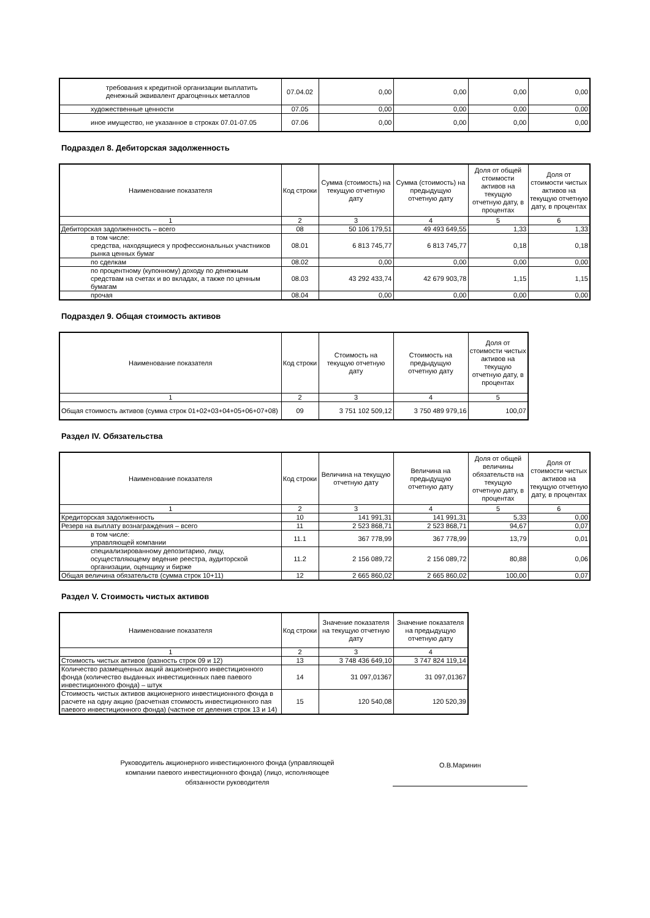| требования к кредитной организации выплатить денежный эквивалент драгоценных металлов | 07.04.02 | 0,00 | 0,00 | 0,00 | 0,00 |
| художественные ценности | 07.05 | 0,00 | 0,00 | 0,00 | 0,00 |
| иное имущество, не указанное в строках 07.01-07.05 | 07.06 | 0,00 | 0,00 | 0,00 | 0,00 |
Подраздел 8. Дебиторская задолженность
| Наименование показателя | Код строки | Сумма (стоимость) на текущую отчетную дату | Сумма (стоимость) на предыдущую отчетную дату | Доля от общей стоимости активов на текущую отчетную дату, в процентах | Доля от стоимости чистых активов на текущую отчетную дату, в процентах |
| --- | --- | --- | --- | --- | --- |
| 1 | 2 | 3 | 4 | 5 | 6 |
| Дебиторская задолженность – всего | 08 | 50 106 179,51 | 49 493 649,55 | 1,33 | 1,33 |
| в том числе: средства, находящиеся у профессиональных участников рынка ценных бумаг | 08.01 | 6 813 745,77 | 6 813 745,77 | 0,18 | 0,18 |
| по сделкам | 08.02 | 0,00 | 0,00 | 0,00 | 0,00 |
| по процентному (купонному) доходу по денежным средствам на счетах и во вкладах, а также по ценным бумагам | 08.03 | 43 292 433,74 | 42 679 903,78 | 1,15 | 1,15 |
| прочая | 08.04 | 0,00 | 0,00 | 0,00 | 0,00 |
Подраздел 9. Общая стоимость активов
| Наименование показателя | Код строки | Стоимость на текущую отчетную дату | Стоимость на предыдущую отчетную дату | Доля от стоимости чистых активов на текущую отчетную дату, в процентах |
| --- | --- | --- | --- | --- |
| 1 | 2 | 3 | 4 | 5 |
| Общая стоимость активов (сумма строк 01+02+03+04+05+06+07+08) | 09 | 3 751 102 509,12 | 3 750 489 979,16 | 100,07 |
Раздел IV. Обязательства
| Наименование показателя | Код строки | Величина на текущую отчетную дату | Величина на предыдущую отчетную дату | Доля от общей величины обязательств на текущую отчетную дату, в процентах | Доля от стоимости чистых активов на текущую отчетную дату, в процентах |
| --- | --- | --- | --- | --- | --- |
| 1 | 2 | 3 | 4 | 5 | 6 |
| Кредиторская задолженность | 10 | 141 991,31 | 141 991,31 | 5,33 | 0,00 |
| Резерв на выплату вознаграждения – всего | 11 | 2 523 868,71 | 2 523 868,71 | 94,67 | 0,07 |
| в том числе: управляющей компании | 11.1 | 367 778,99 | 367 778,99 | 13,79 | 0,01 |
| специализированному депозитарию, лицу, осуществляющему ведение реестра, аудиторской организации, оценщику и бирже | 11.2 | 2 156 089,72 | 2 156 089,72 | 80,88 | 0,06 |
| Общая величина обязательств (сумма строк 10+11) | 12 | 2 665 860,02 | 2 665 860,02 | 100,00 | 0,07 |
Раздел V. Стоимость чистых активов
| Наименование показателя | Код строки | Значение показателя на текущую отчетную дату | Значение показателя на предыдущую отчетную дату |
| --- | --- | --- | --- |
| 1 | 2 | 3 | 4 |
| Стоимость чистых активов (разность строк 09 и 12) | 13 | 3 748 436 649,10 | 3 747 824 119,14 |
| Количество размещенных акций акционерного инвестиционного фонда (количество выданных инвестиционных паев паевого инвестиционного фонда) – штук | 14 | 31 097,01367 | 31 097,01367 |
| Стоимость чистых активов акционерного инвестиционного фонда в расчете на одну акцию (расчетная стоимость инвестиционного пая паевого инвестиционного фонда) (частное от деления строк 13 и 14) | 15 | 120 540,08 | 120 520,39 |
Руководитель акционерного инвестиционного фонда (управляющей компании паевого инвестиционного фонда) (лицо, исполняющее обязанности руководителя
О.В.Маринин